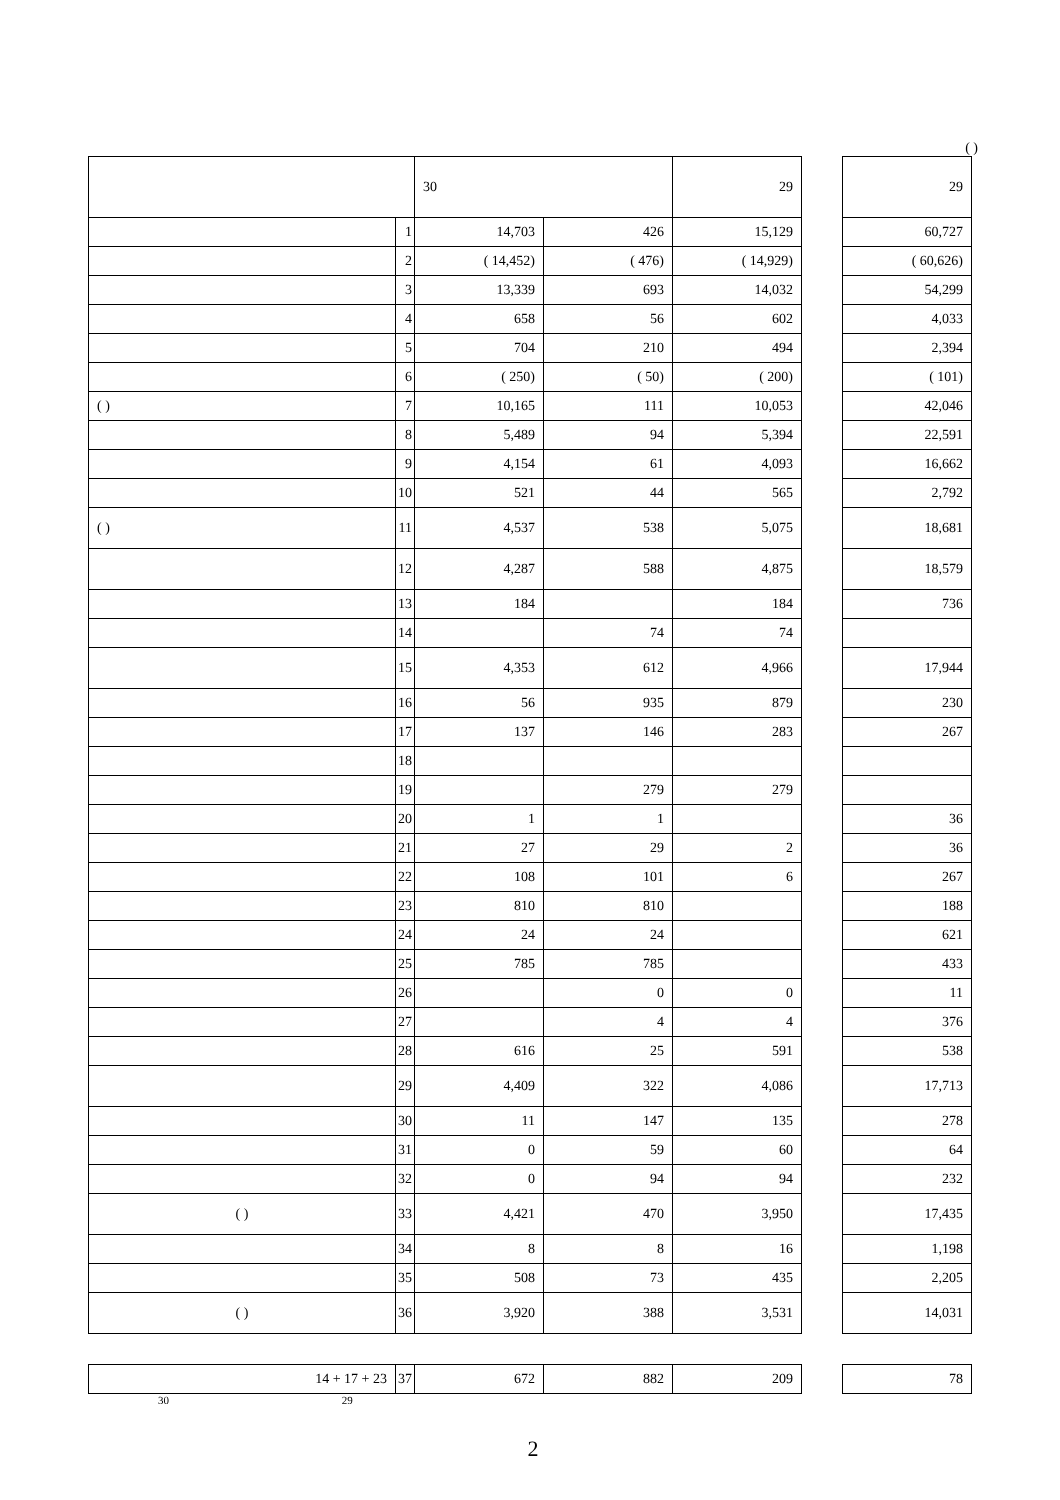( )
| | | 30 | | 29 | | 29 |
| | 1 | 14,703 | 426 | 15,129 | | 60,727 |
| | 2 | ( 14,452) | ( 476) | ( 14,929) | | ( 60,626) |
| | 3 | 13,339 | 693 | 14,032 | | 54,299 |
| | 4 | 658 | 56 | 602 | | 4,033 |
| | 5 | 704 | 210 | 494 | | 2,394 |
| | 6 | ( 250) | ( 50) | ( 200) | | ( 101) |
| ( ) | 7 | 10,165 | 111 | 10,053 | | 42,046 |
| | 8 | 5,489 | 94 | 5,394 | | 22,591 |
| | 9 | 4,154 | 61 | 4,093 | | 16,662 |
| | 10 | 521 | 44 | 565 | | 2,792 |
| ( ) | 11 | 4,537 | 538 | 5,075 | | 18,681 |
| | 12 | 4,287 | 588 | 4,875 | | 18,579 |
| | 13 | 184 | | 184 | | 736 |
| | 14 | | 74 | 74 | | |
| | 15 | 4,353 | 612 | 4,966 | | 17,944 |
| | 16 | 56 | 935 | 879 | | 230 |
| | 17 | 137 | 146 | 283 | | 267 |
| | 18 | | | | | |
| | 19 | | 279 | 279 | | |
| | 20 | 1 | 1 | | | 36 |
| | 21 | 27 | 29 | 2 | | 36 |
| | 22 | 108 | 101 | 6 | | 267 |
| | 23 | 810 | 810 | | | 188 |
| | 24 | 24 | 24 | | | 621 |
| | 25 | 785 | 785 | | | 433 |
| | 26 | | 0 | 0 | | 11 |
| | 27 | | 4 | 4 | | 376 |
| | 28 | 616 | 25 | 591 | | 538 |
| | 29 | 4,409 | 322 | 4,086 | | 17,713 |
| | 30 | 11 | 147 | 135 | | 278 |
| | 31 | 0 | 59 | 60 | | 64 |
| | 32 | 0 | 94 | 94 | | 232 |
| ( ) | 33 | 4,421 | 470 | 3,950 | | 17,435 |
| | 34 | 8 | 8 | 16 | | 1,198 |
| | 35 | 508 | 73 | 435 | | 2,205 |
| ( ) | 36 | 3,920 | 388 | 3,531 | | 14,031 |
| 14 + 17 + 23 | 37 | 672 | 882 | 209 | | 78 |
30 29
2